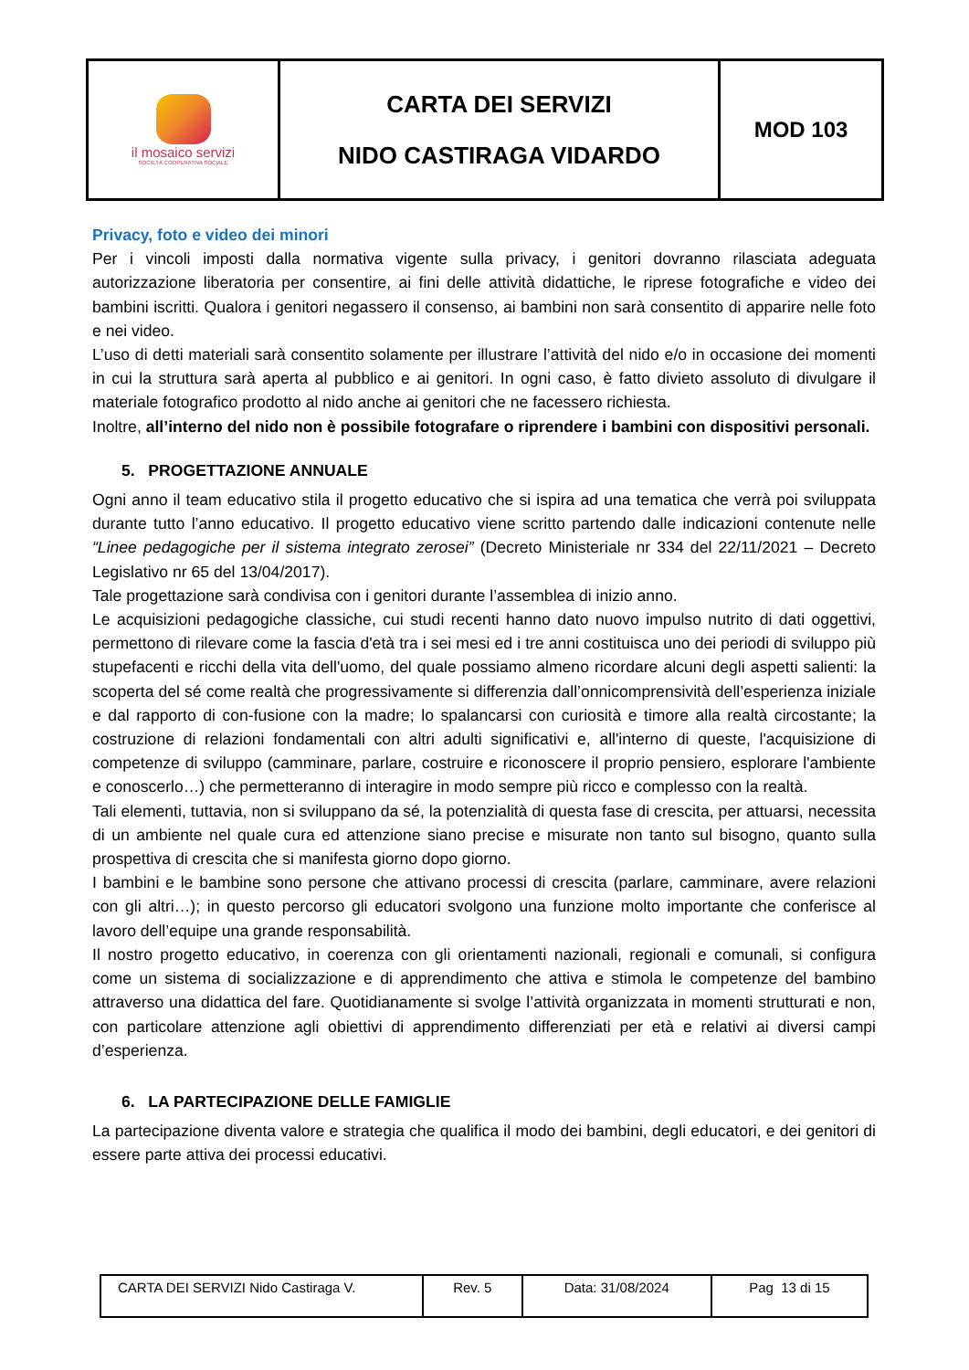| il mosaico servizi SOCIETÀ COOPERATIVA SOCIALE | CARTA DEI SERVIZI NIDO CASTIRAGA VIDARDO | MOD 103 |
Privacy, foto e video dei minori
Per i vincoli imposti dalla normativa vigente sulla privacy, i genitori dovranno rilasciata adeguata autorizzazione liberatoria per consentire, ai fini delle attività didattiche, le riprese fotografiche e video dei bambini iscritti. Qualora i genitori negassero il consenso, ai bambini non sarà consentito di apparire nelle foto e nei video.
L’uso di detti materiali sarà consentito solamente per illustrare l’attività del nido e/o in occasione dei momenti in cui la struttura sarà aperta al pubblico e ai genitori. In ogni caso, è fatto divieto assoluto di divulgare il materiale fotografico prodotto al nido anche ai genitori che ne facessero richiesta.
Inoltre, all’interno del nido non è possibile fotografare o riprendere i bambini con dispositivi personali.
5. PROGETTAZIONE ANNUALE
Ogni anno il team educativo stila il progetto educativo che si ispira ad una tematica che verrà poi sviluppata durante tutto l’anno educativo. Il progetto educativo viene scritto partendo dalle indicazioni contenute nelle “Linee pedagogiche per il sistema integrato zerosei” (Decreto Ministeriale nr 334 del 22/11/2021 – Decreto Legislativo nr 65 del 13/04/2017).
Tale progettazione sarà condivisa con i genitori durante l’assemblea di inizio anno.
Le acquisizioni pedagogiche classiche, cui studi recenti hanno dato nuovo impulso nutrito di dati oggettivi, permettono di rilevare come la fascia d'età tra i sei mesi ed i tre anni costituisca uno dei periodi di sviluppo più stupefacenti e ricchi della vita dell'uomo, del quale possiamo almeno ricordare alcuni degli aspetti salienti: la scoperta del sé come realtà che progressivamente si differenzia dall’onnicomprensività dell’esperienza iniziale e dal rapporto di con-fusione con la madre; lo spalancarsi con curiosità e timore alla realtà circostante; la costruzione di relazioni fondamentali con altri adulti significativi e, all'interno di queste, l'acquisizione di competenze di sviluppo (camminare, parlare, costruire e riconoscere il proprio pensiero, esplorare l'ambiente e conoscerlo…) che permetteranno di interagire in modo sempre più ricco e complesso con la realtà.
Tali elementi, tuttavia, non si sviluppano da sé, la potenzialità di questa fase di crescita, per attuarsi, necessita di un ambiente nel quale cura ed attenzione siano precise e misurate non tanto sul bisogno, quanto sulla prospettiva di crescita che si manifesta giorno dopo giorno.
I bambini e le bambine sono persone che attivano processi di crescita (parlare, camminare, avere relazioni con gli altri…); in questo percorso gli educatori svolgono una funzione molto importante che conferisce al lavoro dell’equipe una grande responsabilità.
Il nostro progetto educativo, in coerenza con gli orientamenti nazionali, regionali e comunali, si configura come un sistema di socializzazione e di apprendimento che attiva e stimola le competenze del bambino attraverso una didattica del fare. Quotidianamente si svolge l’attività organizzata in momenti strutturati e non, con particolare attenzione agli obiettivi di apprendimento differenziati per età e relativi ai diversi campi d’esperienza.
6. LA PARTECIPAZIONE DELLE FAMIGLIE
La partecipazione diventa valore e strategia che qualifica il modo dei bambini, degli educatori, e dei genitori di essere parte attiva dei processi educativi.
| CARTA DEI SERVIZI Nido Castiraga V. | Rev. 5 | Data: 31/08/2024 | Pag 13 di 15 |